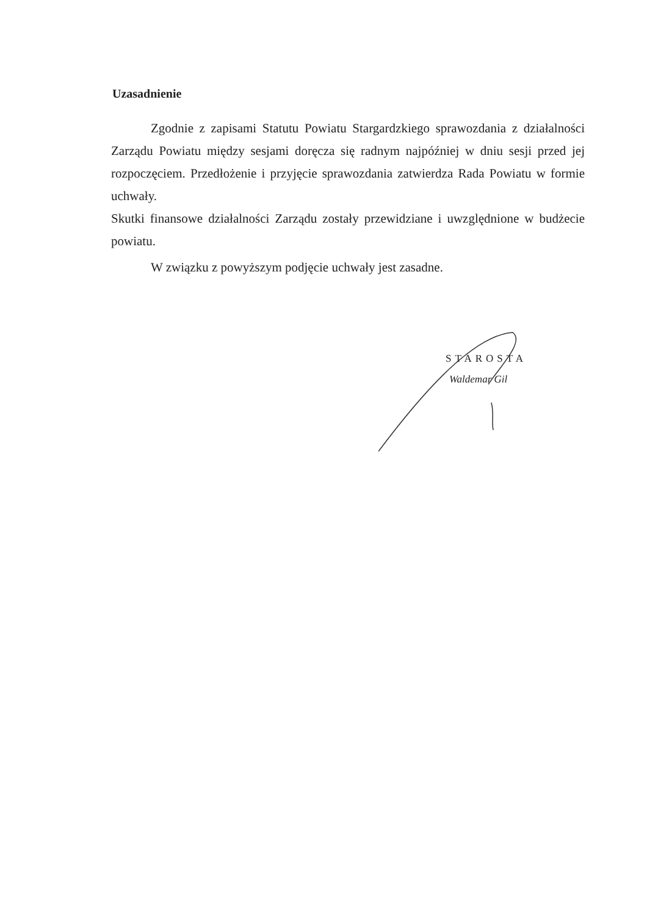Uzasadnienie
Zgodnie z zapisami Statutu Powiatu Stargardzkiego sprawozdania z działalności Zarządu Powiatu między sesjami doręcza się radnym najpóźniej w dniu sesji przed jej rozpoczęciem. Przedłożenie i przyjęcie sprawozdania zatwierdza Rada Powiatu w formie uchwały.
Skutki finansowe działalności Zarządu zostały przewidziane i uwzględnione w budżecie powiatu.
W związku z powyższym podjęcie uchwały jest zasadne.
STAROSTA
Waldemar Gil